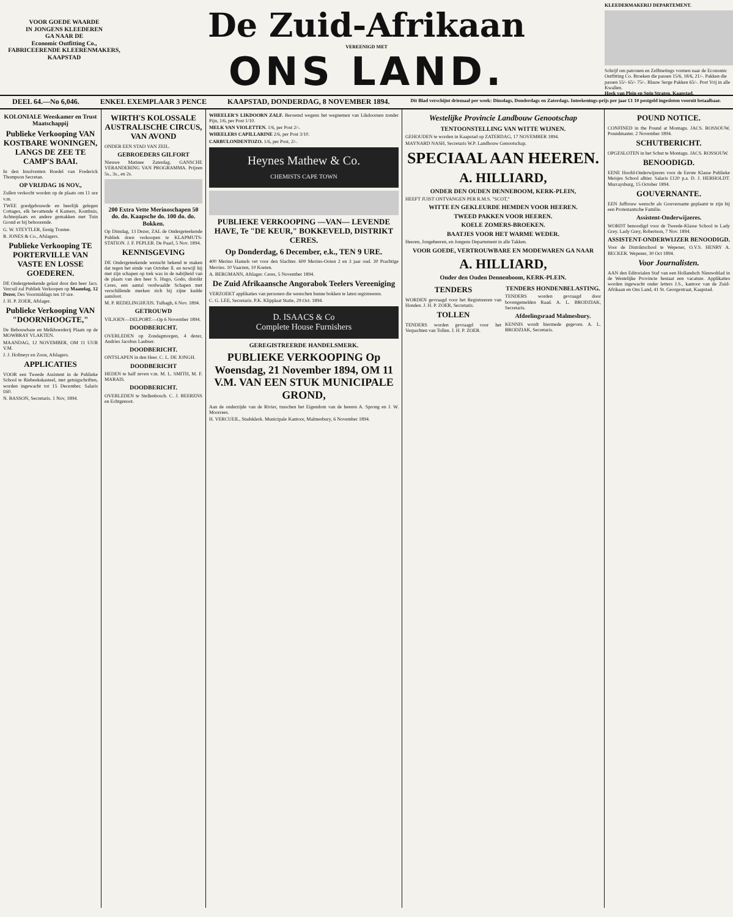VOOR GOEDE WAARDE
IN JONGENS KLEEDEREN
GA NAAR DE
Economic Outfitting Co.,
FABRICEERENDE KLEERENMAKERS,
KAAPSTAD
De Zuid-Afrikaan
VEREENIGD MET
ONS LAND.
KLEEDERMAKERIJ DEPARTEMENT.
Schrijf om patronen en Zelfmetings vormen naar de Economic Outfitting Co. Broeken die passen 15/6, 18/6, 21/-. Pakken die passen 55/- 65/- 75/-. Blauw Serge Pakken 65/-. Post Vrij in alle Kwallen.
Hoek van Plein en Spin Straten, Kaapstad.
DEEL 64.—No 6,046. ENKEL EXEMPLAAR 3 PENCE KAAPSTAD, DONDERDAG, 8 NOVEMBER 1894. Dit Blad verschijnt driemaal per week: Dinsdags, Donderdags en Zaterdags. Inteekenings-prijs per jaar £1 10 postgeld ingesloten vooruit betaalbaar.
KOLONIALE Weeskamer en Trust Maatschappij
Publieke Verkooping VAN KOSTBARE WONINGEN, LANGS DE ZEE TE CAMP'S BAAI.
In den Insolventen Boedel van Frederick Thompson Secretan.
OP VRIJDAG 16 NOV.,
Zullen verkocht worden op de plaats om 11 ure v.m.
TWEE goedgebouwde en heerlijk gelegen Cottages, elk bevattende 4 Kamers, Kombuis, Achterplaats en andere gemakken met Tuin Grond er bij behoorende.
G. W. STEYTLER, Eenig Trustee.
R. JONES & Co., Afslagers.
Publieke Verkooping TE PORTERVILLE VAN VASTE EN LOSSE GOEDEREN.
DE Ondergeteekende gelast door den heer Jacs. Vercuil zal Publiek Verkoopen op Maandag, 12 Dezer, Des Voormiddags ten 10 ure.
J. H. P. ZOER, Afslager.
Publieke Verkooping VAN "DOORNHOOGTE,"
De Bebouwbare en Melkboerderij Plaats op de MOWBRAY VLAKTEN.
MAANDAG, 12 NOVEMBER, OM 11 UUR V.M.
J. J. Hofmeyr en Zoon, Afslagers.
APPLICATIES
VOOR een Tweede Assistent in de Publieke School te Riebeekskasteel, met getuigschriften, worden ingewacht tot 15 December. Salaris £60.
N. BASSON, Secretaris. 1 Nov, 1894.
WIRTH'S KOLOSSALE AUSTRALISCHE CIRCUS, VAN AVOND
ONDER EEN STAD VAN ZEIL.
GEBROEDERS GILFORT
Nieuwe Matinee Zaterdag. GANSCHE VERANDERING VAN PROGRAMMA. Prijzen 5s., 3s., en 2s.
200 Extra Vette Merinoschapen 50 do. do. Kaapsche do. 100 do. do. Bokken.
Op Dinsdag, 13 Dezer, ZAL de Ondergeteekende Publiek doen verkoopen te KLAPMUTS-STATION. J. F. PEPLER. De Paarl, 5 Nov. 1894.
KENNISGEVING
DE Ondergeteekende wenscht bekend te maken dat tegen het einde van October ll. en terwijl hij met zijn schapen op trek was in de nabijheid van de plaats van den heer S. Hugo, Godo, distrikt Ceres, een aantal verdwaalde Schapen met verschillende merken zich bij zijne kudde aansloot.
M. P. REDELINGHUIJS. Tulbagh, 6 Nov. 1894.
GETROUWD
VILJOEN—DELPORT.—Op 6 November 1894.
DOODBERICHT.
OVERLEDEN op Zondagmorgen, 4 dezer, Andries Jacobus Laubser.
DOODBERICHT.
ONTSLAPEN in den Heer. C. L. DE JONGH.
DOODBERICHT
HEDEN te half zeven v.m. M. L. SMITH, M. F. MARAIS.
DOODBERICHT.
OVERLEDEN te Stellenbosch. C. J. BEERENS en Echtgenoot.
WHEELER'S LIKDOORN ZALF. Beroemd wegens het wegnemen van Likdoornen zonder Pijn, 1/6, per Post 1/10.
MELK VAN VIOLETTEN. 1/6, per Post 2/-.
WHEELERS CAPILLARINE 2/6, per Post 3/10.
CARBULONDENTOZO. 1/6, per Post, 2/-.
Heynes Mathew & Co.
CHEMISTS CAPE TOWN
PUBLIEKE VERKOOPING —VAN— LEVENDE HAVE, Te "DE KEUR," BOKKEVELD, DISTRIKT CERES.
Op Donderdag, 6 December, e.k., TEN 9 URE.
400 Merino Hamels vet voor den Slachter. 600 Merino-Ooien 2 en 3 jaar oud. 30 Prachtige Merries. 10 Vaarzen, 10 Koeien.
A. BERGMANN, Afslager. Ceres, 5 November 1894.
De Zuid Afrikaansche Angorabok Teelers Vereeniging
VERZOEKT applikaties van personen die wenschen hunne bokken te laten registreeren.
C. G. LEE, Secretaris. P.K. Klipplaat Statie, 29 Oct. 1894.
D. ISAACS & Co
Complete House Furnishers
GEREGISTREERDE HANDELSMERK.
PUBLIEKE VERKOOPING Op Woensdag, 21 November 1894, OM 11 V.M. VAN EEN STUK MUNICIPALE GROND,
Aan de onderzijde van de Rivier, tusschen het Eigendom van de heeren A. Sprong en J. W. Moorrees.
H. VERCUEIL, Stadsklerk. Municipale Kantoor, Malmesbury, 6 November 1894.
Westelijke Provincie Landbouw Genootschap
TENTOONSTELLING VAN WITTE WIJNEN.
GEHOUDEN te worden in Kaapstad op ZATERDAG, 17 NOVEMBER 1894.
MAYNARD NASH, Secretaris W.P. Landbouw Genootschap.
SPECIAAL AAN HEEREN.
A. HILLIARD,
ONDER DEN OUDEN DENNEBOOM, KERK-PLEIN,
HEEFT JUIST ONTVANGEN PER R.M.S. "SCOT,"
WITTE EN GEKLEURDE HEMDEN VOOR HEEREN.
TWEED PAKKEN VOOR HEEREN.
KOELE ZOMERS-BROEKEN.
BAATJES VOOR HET WARME WEDER.
Heeren, Jongeheeren, en Jongens Departement in alle Takken.
VOOR GOEDE, VERTROUWBARE EN MODEWAREN GA NAAR
A. HILLIARD,
Onder den Ouden Dennenboom, KERK-PLEIN.
TENDERS
WORDEN gevraagd voor het Registreeren van Honden. J. H. P. ZOER, Secretaris.
TOLLEN
TENDERS worden gevraagd voor het Verpachten van Tollen. J. H. P. ZOER.
TENDERS HONDENBELASTING.
TENDERS worden gevraagd door bovengemelden Raad. A. L. BRODZIAK, Secretaris.
Afdeelingsraad Malmesbury.
KENNIS wordt hiermede gegeven. A. L. BRODZIAK, Secretaris.
POUND NOTICE.
CONFINED in the Pound at Montagu. JACS. ROSSOUW, Poundmaster. 2 November 1894.
SCHUTBERICHT.
OPGESLOTEN in het Schut te Montagu. JACS. ROSSOUW.
BENOODIGD.
EENE Hoofd-Onderwijzeres voor de Eerste Klasse Publieke Meisjes School alhier. Salaris £120 p.a. D. J. HERHOLDT. Murraysburg, 15 October 1894.
GOUVERNANTE.
EEN Juffrouw wenscht als Gouvernante geplaatst te zijn bij een Protestantsche Familie.
Assistent-Onderwijzeres.
WORDT benoodigd voor de Tweede-Klasse School te Lady Grey. Lady Grey, Robertson, 7 Nov. 1894.
ASSISTENT-ONDERWIJZER BENOODIGD.
Voor de Distriktschool te Wepener, O.V.S. HENRY A. BECKER. Wepener, 30 Oct 1894.
Voor Journalisten.
AAN den Editorialen Staf van een Hollandsch Nieuwsblad in de Westelijke Provincie bestaat een vacature. Applikaties worden ingewacht onder letters J.S., kantoor van de Zuid-Afrikaan en Ons Land, 41 St. Georgestraat, Kaapstad.